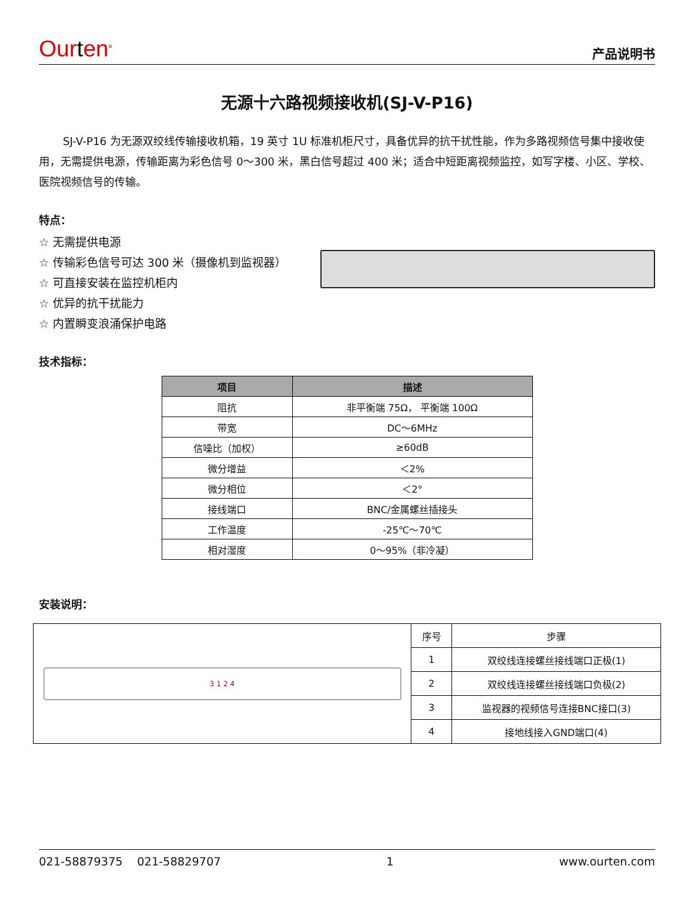Ourten<sup>®</sup>
产品说明书
无源十六路视频接收机(SJ-V-P16)
SJ-V-P16 为无源双绞线传输接收机箱，19 英寸 1U 标准机柜尺寸，具备优异的抗干扰性能，作为多路视频信号集中接收使用，无需提供电源，传输距离为彩色信号 0～300 米，黑白信号超过 400 米；适合中短距离视频监控，如写字楼、小区、学校、医院视频信号的传输。
特点：
☆ 无需提供电源
☆ 传输彩色信号可达 300 米（摄像机到监视器）
☆ 可直接安装在监控机柜内
☆ 优异的抗干扰能力
☆ 内置瞬变浪涌保护电路
技术指标：
| 项目 | 描述 |
| --- | --- |
| 阻抗 | 非平衡端 75Ω， 平衡端 100Ω |
| 带宽 | DC～6MHz |
| 信噪比（加权） | ≥60dB |
| 微分增益 | ＜2% |
| 微分相位 | ＜2° |
| 接线端口 | BNC/金属螺丝插接头 |
| 工作温度 | -25℃～70℃ |
| 相对湿度 | 0～95%（非冷凝） |
安装说明：
3 1 2 4
| 序号 | 步骤 |
| 1 | 双绞线连接螺丝接线端口正极(1) |
| 2 | 双绞线连接螺丝接线端口负极(2) |
| 3 | 监视器的视频信号连接BNC接口(3) |
| 4 | 接地线接入GND端口(4) |
021-58879375 021-58829707 1 www.ourten.com